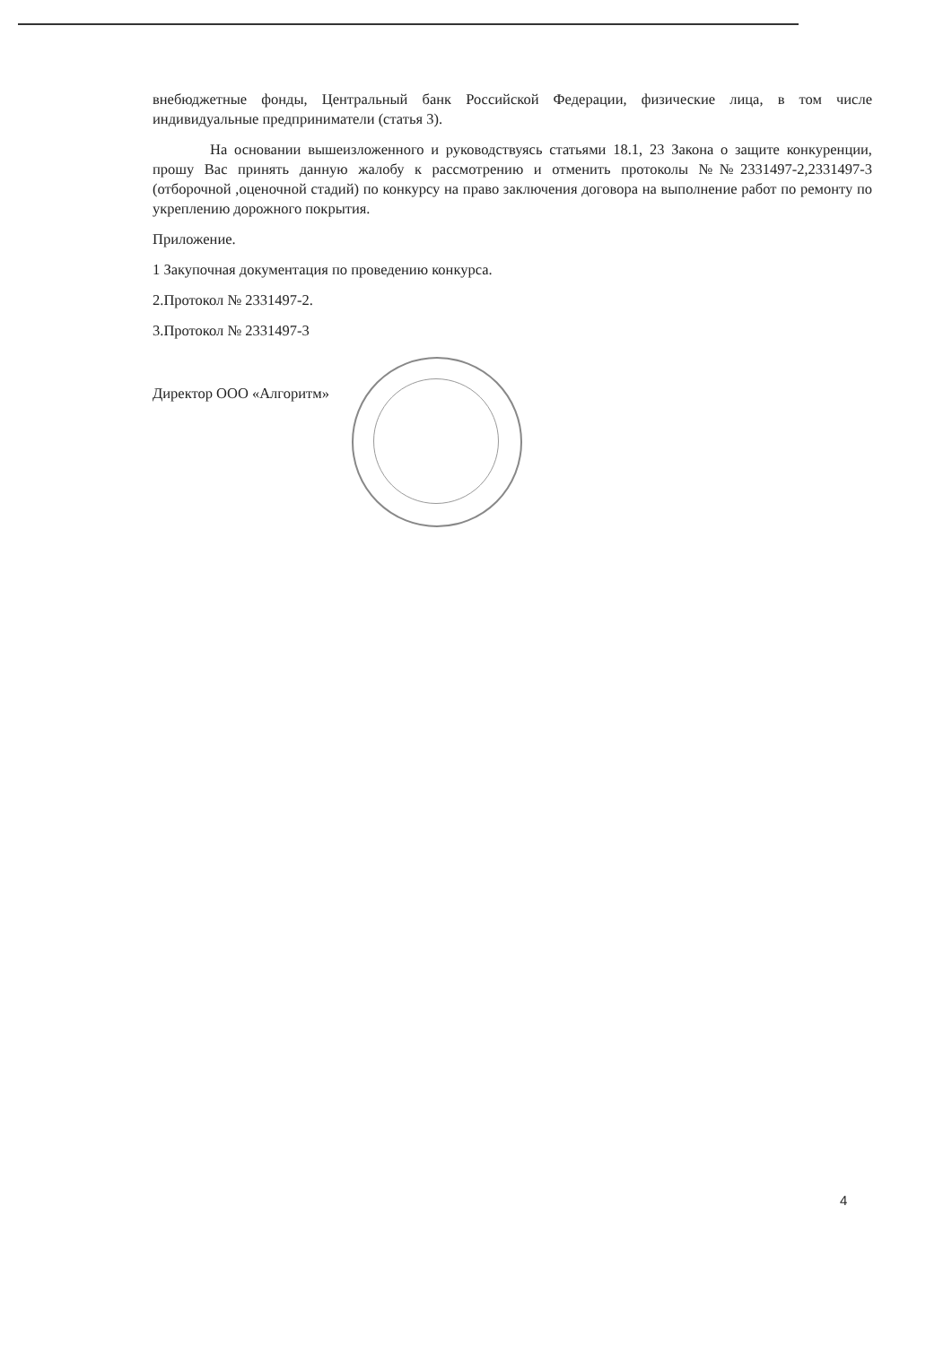внебюджетные фонды, Центральный банк Российской Федерации, физические лица, в том числе индивидуальные предприниматели (статья 3).
На основании вышеизложенного и руководствуясь статьями 18.1, 23 Закона о защите конкуренции, прошу Вас принять данную жалобу к рассмотрению и отменить протоколы №№2331497-2,2331497-3 (отборочной ,оценочной стадий) по конкурсу на право заключения договора на выполнение работ по ремонту по укреплению дорожного покрытия.
Приложение.
1 Закупочная документация по проведению конкурса.
2.Протокол № 2331497-2.
3.Протокол № 2331497-3
Директор ООО «Алгоритм»
4